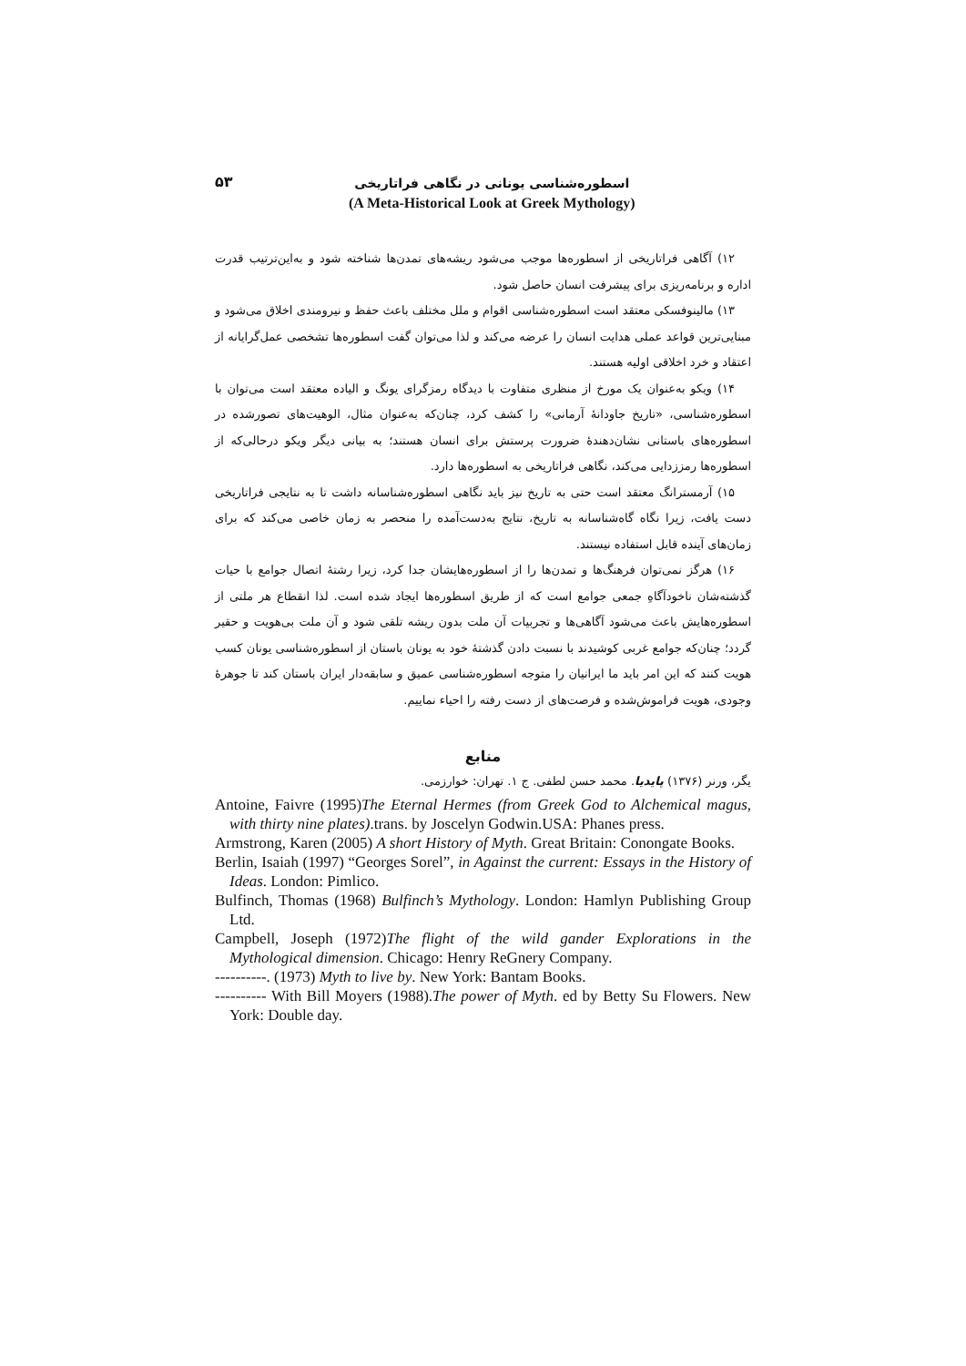۵۳
اسطوره‌شناسی یونانی در نگاهی فراتاریخی
(A Meta-Historical Look at Greek Mythology)
۱۲) آگاهی فراتاریخی از اسطوره‌ها موجب می‌شود ریشه‌های تمدن‌ها شناخته شود و به‌این‌ترتیب قدرت اداره و برنامه‌ریزی برای پیشرفت انسان حاصل شود.
۱۳) مالینوفسکی معتقد است اسطوره‌شناسی اقوام و ملل مختلف باعث حفظ و نیرومندی اخلاق می‌شود و مبنایی‌ترین قواعد عملی هدایت انسان را عرضه می‌کند و لذا می‌توان گفت اسطوره‌ها تشخصی عمل‌گرایانه از اعتقاد و خرد اخلاقی اولیه هستند.
۱۴) ویکو به‌عنوان یک مورخ از منظری متفاوت با دیدگاه رمزگرای یونگ و الیاده معتقد است می‌توان با اسطوره‌شناسی، «تاریخ جاودانهٔ آرمانی» را کشف کرد، چنان‌که به‌عنوان مثال، الوهیت‌های تصورشده در اسطوره‌های باستانی نشان‌دهندهٔ ضرورت پرستش برای انسان هستند؛ به بیانی دیگر ویکو درحالی‌که از اسطوره‌ها رمززدایی می‌کند، نگاهی فراتاریخی به اسطوره‌ها دارد.
۱۵) آرمسترانگ معتقد است حتی به تاریخ نیز باید نگاهی اسطوره‌شناسانه داشت تا به نتایجی فراتاریخی دست یافت، زیرا نگاه گاه‌شناسانه به تاریخ، نتایج به‌دست‌آمده را منحصر به زمان خاصی می‌کند که برای زمان‌های آینده قابل استفاده نیستند.
۱۶) هرگز نمی‌توان فرهنگ‌ها و تمدن‌ها را از اسطوره‌هایشان جدا کرد، زیرا رشتهٔ اتصال جوامع با حیات گذشته‌شان ناخودآگاهِ جمعی جوامع است که از طریق اسطوره‌ها ایجاد شده است. لذا انقطاع هر ملتی از اسطوره‌هایش باعث می‌شود آگاهی‌ها و تجربیات آن ملت بدون ریشه تلقی شود و آن ملت بی‌هویت و حقیر گردد؛ چنان‌که جوامع غربی کوشیدند با نسبت دادن گذشتهٔ خود به یونان باستان از اسطوره‌شناسی یونان کسب هویت کنند که این امر باید ما ایرانیان را متوجه اسطوره‌شناسی عمیق و سابقه‌دار ایران باستان کند تا جوهرهٔ وجودی، هویت فراموش‌شده و فرصت‌های از دست رفته را احیاء نماییم.
منابع
یگر، ورنر (۱۳۷۶) پایدیا. محمد حسن لطفی. ج ۱. تهران: خوارزمی.
Antoine, Faivre (1995)The Eternal Hermes (from Greek God to Alchemical magus, with thirty nine plates).trans. by Joscelyn Godwin.USA: Phanes press.
Armstrong, Karen (2005) A short History of Myth. Great Britain: Conongate Books.
Berlin, Isaiah (1997) “Georges Sorel”, in Against the current: Essays in the History of Ideas. London: Pimlico.
Bulfinch, Thomas (1968) Bulfinch’s Mythology. London: Hamlyn Publishing Group Ltd.
Campbell, Joseph (1972)The flight of the wild gander Explorations in the Mythological dimension. Chicago: Henry ReGnery Company.
----------. (1973) Myth to live by. New York: Bantam Books.
---------- With Bill Moyers (1988).The power of Myth. ed by Betty Su Flowers. New York: Double day.